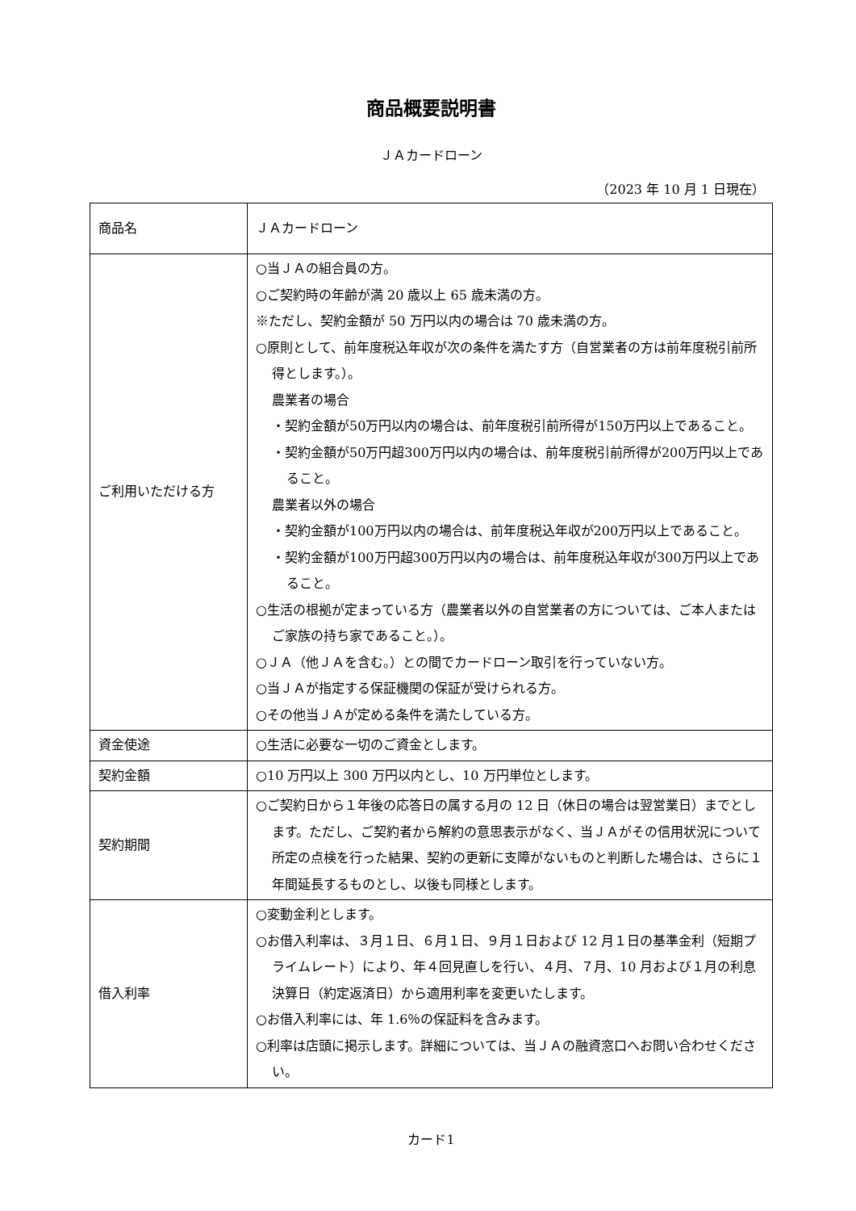商品概要説明書
ＪＡカードローン
（2023 年 10 月 1 日現在）
| 商品名 | ＪＡカードローン |
| ご利用いただける方 | ○当ＪＡの組合員の方。 ○ご契約時の年齢が満 20 歳以上 65 歳未満の方。 ※ただし、契約金額が 50 万円以内の場合は 70 歳未満の方。 ○原則として、前年度税込年収が次の条件を満たす方（自営業者の方は前年度税引前所得とします。）。 農業者の場合 ・契約金額が50万円以内の場合は、前年度税引前所得が150万円以上であること。 ・契約金額が50万円超300万円以内の場合は、前年度税引前所得が200万円以上であること。 農業者以外の場合 ・契約金額が100万円以内の場合は、前年度税込年収が200万円以上であること。 ・契約金額が100万円超300万円以内の場合は、前年度税込年収が300万円以上であること。 ○生活の根拠が定まっている方（農業者以外の自営業者の方については、ご本人またはご家族の持ち家であること。）。 ○ＪＡ（他ＪＡを含む。）との間でカードローン取引を行っていない方。 ○当ＪＡが指定する保証機関の保証が受けられる方。 ○その他当ＪＡが定める条件を満たしている方。 |
| 資金使途 | ○生活に必要な一切のご資金とします。 |
| 契約金額 | ○10 万円以上 300 万円以内とし、10 万円単位とします。 |
| 契約期間 | ○ご契約日から１年後の応答日の属する月の 12 日（休日の場合は翌営業日）までとします。ただし、ご契約者から解約の意思表示がなく、当ＪＡがその信用状況について所定の点検を行った結果、契約の更新に支障がないものと判断した場合は、さらに１年間延長するものとし、以後も同様とします。 |
| 借入利率 | ○変動金利とします。 ○お借入利率は、３月１日、６月１日、９月１日および 12 月１日の基準金利（短期プライムレート）により、年４回見直しを行い、４月、７月、10 月および１月の利息決算日（約定返済日）から適用利率を変更いたします。 ○お借入利率には、年 1.6％の保証料を含みます。 ○利率は店頭に掲示します。詳細については、当ＪＡの融資窓口へお問い合わせください。 |
カード1